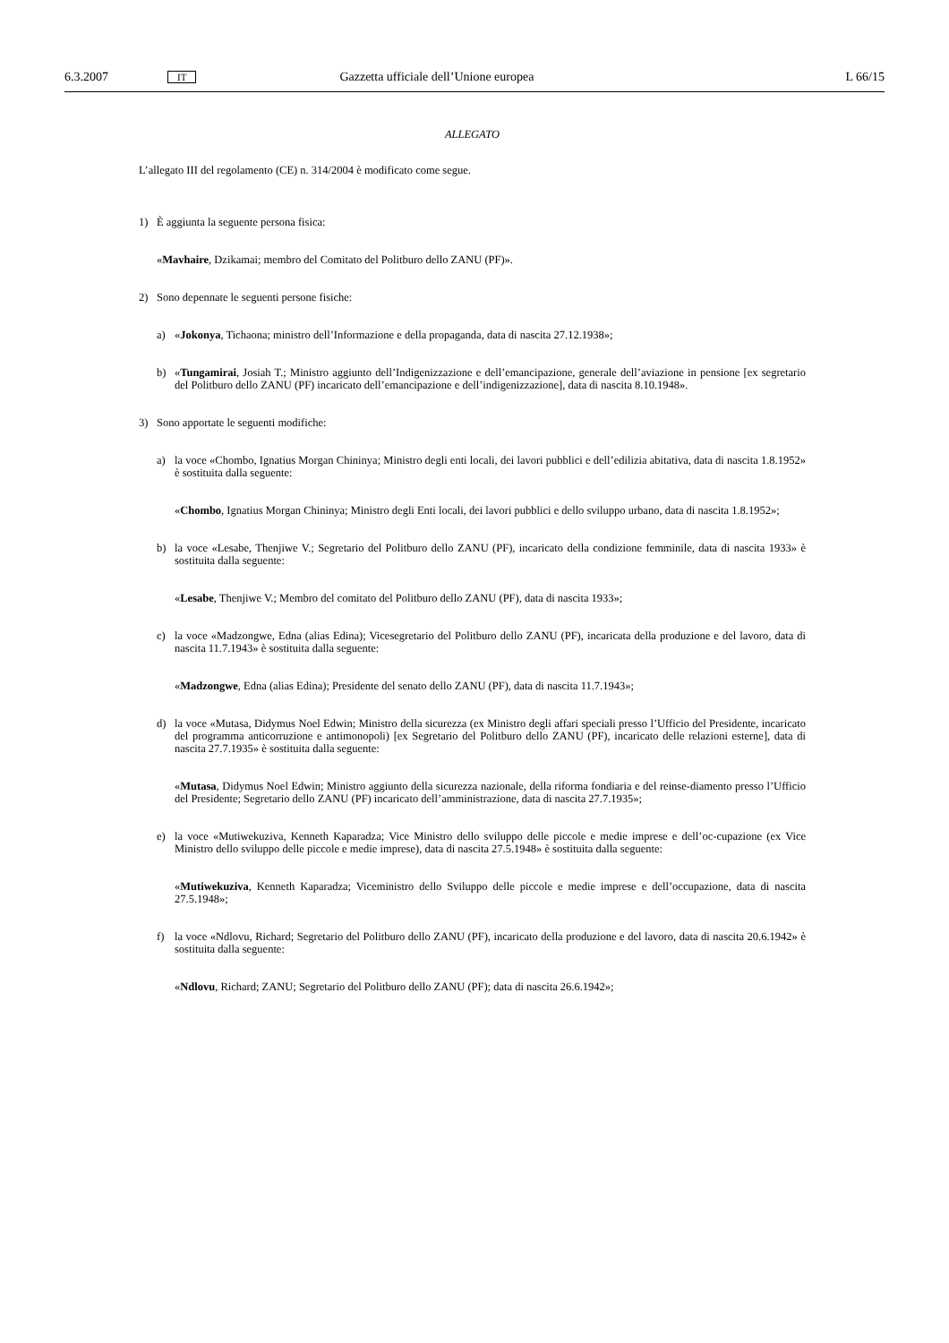6.3.2007 IT Gazzetta ufficiale dell’Unione europea L 66/15
ALLEGATO
L’allegato III del regolamento (CE) n. 314/2004 è modificato come segue.
1) È aggiunta la seguente persona fisica:
«Mavhaire, Dzikamai; membro del Comitato del Politburo dello ZANU (PF)».
2) Sono depennate le seguenti persone fisiche:
a) «Jokonya, Tichaona; ministro dell’Informazione e della propaganda, data di nascita 27.12.1938»;
b) «Tungamirai, Josiah T.; Ministro aggiunto dell’Indigenizzazione e dell’emancipazione, generale dell’aviazione in pensione [ex segretario del Politburo dello ZANU (PF) incaricato dell’emancipazione e dell’indigenizzazione], data di nascita 8.10.1948».
3) Sono apportate le seguenti modifiche:
a) la voce «Chombo, Ignatius Morgan Chininya; Ministro degli enti locali, dei lavori pubblici e dell’edilizia abitativa, data di nascita 1.8.1952» è sostituita dalla seguente:
«Chombo, Ignatius Morgan Chininya; Ministro degli Enti locali, dei lavori pubblici e dello sviluppo urbano, data di nascita 1.8.1952»;
b) la voce «Lesabe, Thenjiwe V.; Segretario del Politburo dello ZANU (PF), incaricato della condizione femminile, data di nascita 1933» è sostituita dalla seguente:
«Lesabe, Thenjiwe V.; Membro del comitato del Politburo dello ZANU (PF), data di nascita 1933»;
c) la voce «Madzongwe, Edna (alias Edina); Vicesegretario del Politburo dello ZANU (PF), incaricata della produzione e del lavoro, data di nascita 11.7.1943» è sostituita dalla seguente:
«Madzongwe, Edna (alias Edina); Presidente del senato dello ZANU (PF), data di nascita 11.7.1943»;
d) la voce «Mutasa, Didymus Noel Edwin; Ministro della sicurezza (ex Ministro degli affari speciali presso l’Ufficio del Presidente, incaricato del programma anticorruzione e antimonopoli) [ex Segretario del Politburo dello ZANU (PF), incaricato delle relazioni esterne], data di nascita 27.7.1935» è sostituita dalla seguente:
«Mutasa, Didymus Noel Edwin; Ministro aggiunto della sicurezza nazionale, della riforma fondiaria e del reinse-diamento presso l’Ufficio del Presidente; Segretario dello ZANU (PF) incaricato dell’amministrazione, data di nascita 27.7.1935»;
e) la voce «Mutiwekuziva, Kenneth Kaparadza; Vice Ministro dello sviluppo delle piccole e medie imprese e dell’oc-cupazione (ex Vice Ministro dello sviluppo delle piccole e medie imprese), data di nascita 27.5.1948» è sostituita dalla seguente:
«Mutiwekuziva, Kenneth Kaparadza; Viceministro dello Sviluppo delle piccole e medie imprese e dell’occupazione, data di nascita 27.5.1948»;
f) la voce «Ndlovu, Richard; Segretario del Politburo dello ZANU (PF), incaricato della produzione e del lavoro, data di nascita 20.6.1942» è sostituita dalla seguente:
«Ndlovu, Richard; ZANU; Segretario del Politburo dello ZANU (PF); data di nascita 26.6.1942»;